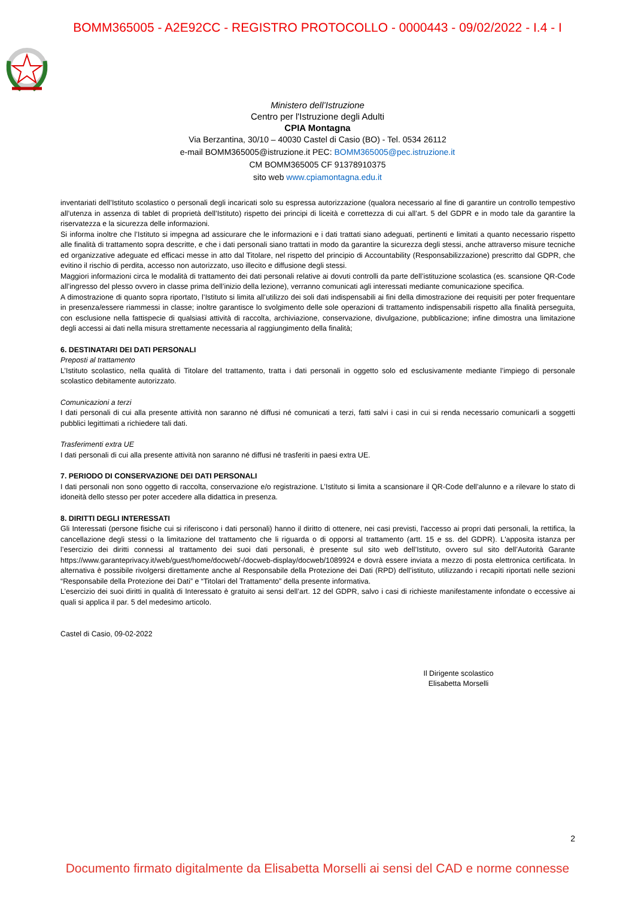BOMM365005 - A2E92CC - REGISTRO PROTOCOLLO - 0000443 - 09/02/2022 - I.4 - I
Ministero dell’Istruzione
Centro per l'Istruzione degli Adulti
CPIA Montagna
Via Berzantina, 30/10 – 40030 Castel di Casio (BO) - Tel. 0534 26112
e-mail BOMM365005@istruzione.it PEC: BOMM365005@pec.istruzione.it
CM BOMM365005 CF 91378910375
sito web www.cpiamontagna.edu.it
inventariati dell’Istituto scolastico o personali degli incaricati solo su espressa autorizzazione (qualora necessario al fine di garantire un controllo tempestivo all’utenza in assenza di tablet di proprietà dell’Istituto) rispetto dei principi di liceità e correttezza di cui all’art. 5 del GDPR e in modo tale da garantire la riservatezza e la sicurezza delle informazioni.
Si informa inoltre che l’Istituto si impegna ad assicurare che le informazioni e i dati trattati siano adeguati, pertinenti e limitati a quanto necessario rispetto alle finalità di trattamento sopra descritte, e che i dati personali siano trattati in modo da garantire la sicurezza degli stessi, anche attraverso misure tecniche ed organizzative adeguate ed efficaci messe in atto dal Titolare, nel rispetto del principio di Accountability (Responsabilizzazione) prescritto dal GDPR, che evitino il rischio di perdita, accesso non autorizzato, uso illecito e diffusione degli stessi.
Maggiori informazioni circa le modalità di trattamento dei dati personali relative ai dovuti controlli da parte dell’istituzione scolastica (es. scansione QR-Code all’ingresso del plesso ovvero in classe prima dell’inizio della lezione), verranno comunicati agli interessati mediante comunicazione specifica.
A dimostrazione di quanto sopra riportato, l’Istituto si limita all’utilizzo dei soli dati indispensabili ai fini della dimostrazione dei requisiti per poter frequentare in presenza/essere riammessi in classe; inoltre garantisce lo svolgimento delle sole operazioni di trattamento indispensabili rispetto alla finalità perseguita, con esclusione nella fattispecie di qualsiasi attività di raccolta, archiviazione, conservazione, divulgazione, pubblicazione; infine dimostra una limitazione degli accessi ai dati nella misura strettamente necessaria al raggiungimento della finalità;
6. DESTINATARI DEI DATI PERSONALI
Preposti al trattamento
L’Istituto scolastico, nella qualità di Titolare del trattamento, tratta i dati personali in oggetto solo ed esclusivamente mediante l’impiego di personale scolastico debitamente autorizzato.
Comunicazioni a terzi
I dati personali di cui alla presente attività non saranno né diffusi né comunicati a terzi, fatti salvi i casi in cui si renda necessario comunicarli a soggetti pubblici legittimati a richiedere tali dati.
Trasferimenti extra UE
I dati personali di cui alla presente attività non saranno né diffusi né trasferiti in paesi extra UE.
7. PERIODO DI CONSERVAZIONE DEI DATI PERSONALI
I dati personali non sono oggetto di raccolta, conservazione e/o registrazione. L’Istituto si limita a scansionare il QR-Code dell’alunno e a rilevare lo stato di idoneità dello stesso per poter accedere alla didattica in presenza.
8. DIRITTI DEGLI INTERESSATI
Gli Interessati (persone fisiche cui si riferiscono i dati personali) hanno il diritto di ottenere, nei casi previsti, l'accesso ai propri dati personali, la rettifica, la cancellazione degli stessi o la limitazione del trattamento che li riguarda o di opporsi al trattamento (artt. 15 e ss. del GDPR). L'apposita istanza per l’esercizio dei diritti connessi al trattamento dei suoi dati personali, è presente sul sito web dell’Istituto, ovvero sul sito dell’Autorità Garante https://www.garanteprivacy.it/web/guest/home/docweb/-/docweb-display/docweb/1089924 e dovrà essere inviata a mezzo di posta elettronica certificata. In alternativa è possibile rivolgersi direttamente anche al Responsabile della Protezione dei Dati (RPD) dell’istituto, utilizzando i recapiti riportati nelle sezioni “Responsabile della Protezione dei Dati” e “Titolari del Trattamento” della presente informativa.
L’esercizio dei suoi diritti in qualità di Interessato è gratuito ai sensi dell’art. 12 del GDPR, salvo i casi di richieste manifestamente infondate o eccessive ai quali si applica il par. 5 del medesimo articolo.
Castel di Casio, 09-02-2022
Il Dirigente scolastico
Elisabetta Morselli
2
Documento firmato digitalmente da Elisabetta Morselli ai sensi del CAD e norme connesse